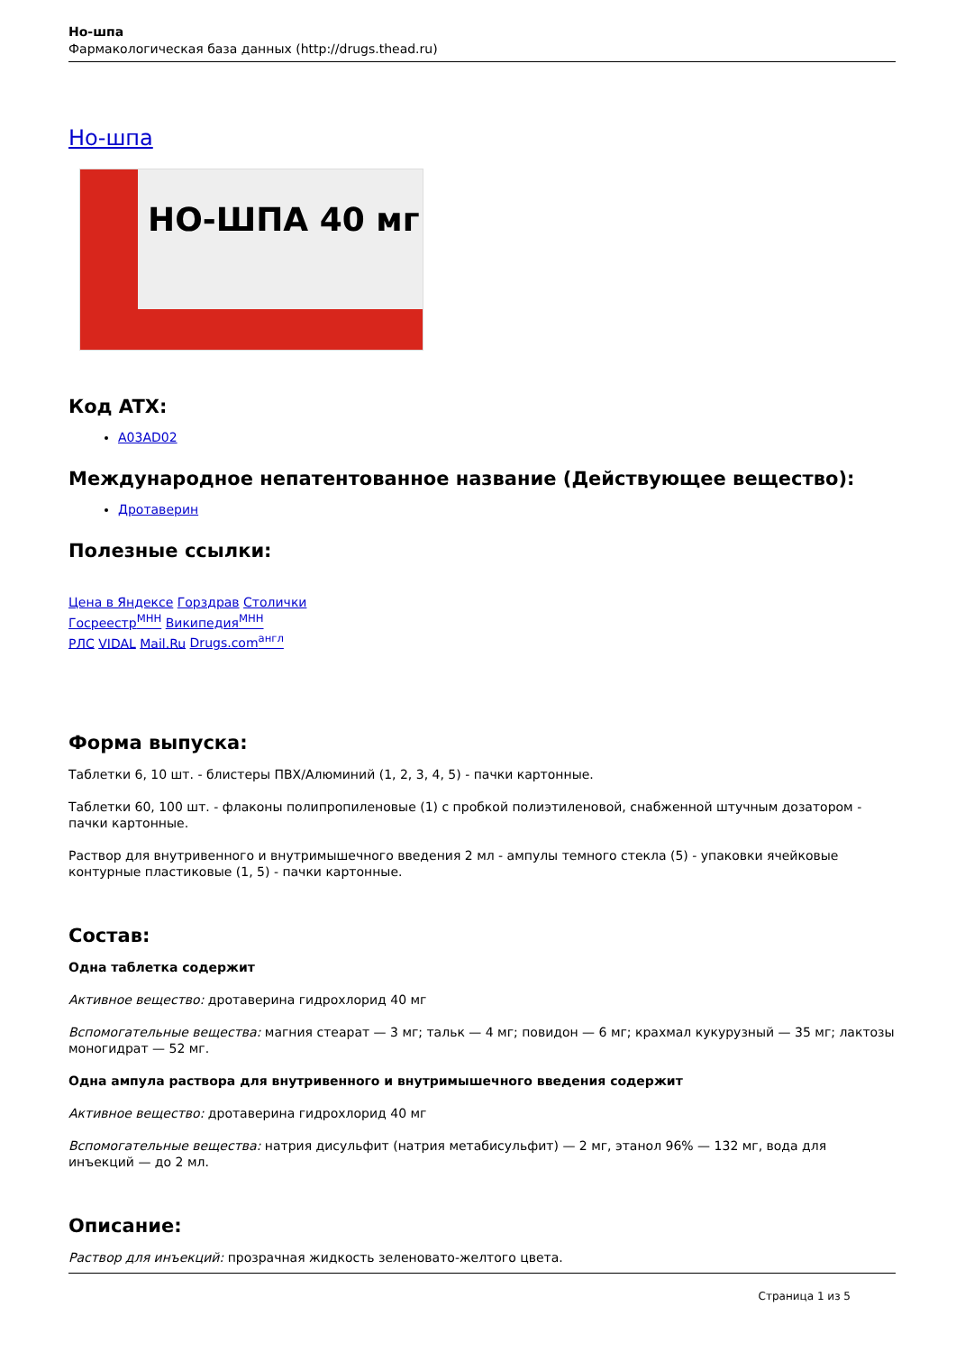Но-шпа
Фармакологическая база данных (http://drugs.thead.ru)
Но-шпа
НО-ШПА 40 мг
Код ATX:
A03AD02
Международное непатентованное название (Действующее вещество):
Дротаверин
Полезные ссылки:
Цена в Яндексе Горздрав Столички
Госреестр<sup>МНН</sup> Википедия<sup>МНН</sup>
РЛС VIDAL Mail.Ru Drugs.com<sup>англ</sup>
Форма выпуска:
Таблетки 6, 10 шт. - блистеры ПВХ/Алюминий (1, 2, 3, 4, 5) - пачки картонные.
Таблетки 60, 100 шт. - флаконы полипропиленовые (1) с пробкой полиэтиленовой, снабженной штучным дозатором - пачки картонные.
Раствор для внутривенного и внутримышечного введения 2 мл - ампулы темного стекла (5) - упаковки ячейковые контурные пластиковые (1, 5) - пачки картонные.
Состав:
Одна таблетка содержит
Активное вещество: дротаверина гидрохлорид 40 мг
Вспомогательные вещества: магния стеарат — 3 мг; тальк — 4 мг; повидон — 6 мг; крахмал кукурузный — 35 мг; лактозы моногидрат — 52 мг.
Одна ампула раствора для внутривенного и внутримышечного введения содержит
Активное вещество: дротаверина гидрохлорид 40 мг
Вспомогательные вещества: натрия дисульфит (натрия метабисульфит) — 2 мг, этанол 96% — 132 мг, вода для инъекций — до 2 мл.
Описание:
Раствор для инъекций: прозрачная жидкость зеленовато-желтого цвета.
Страница 1 из 5